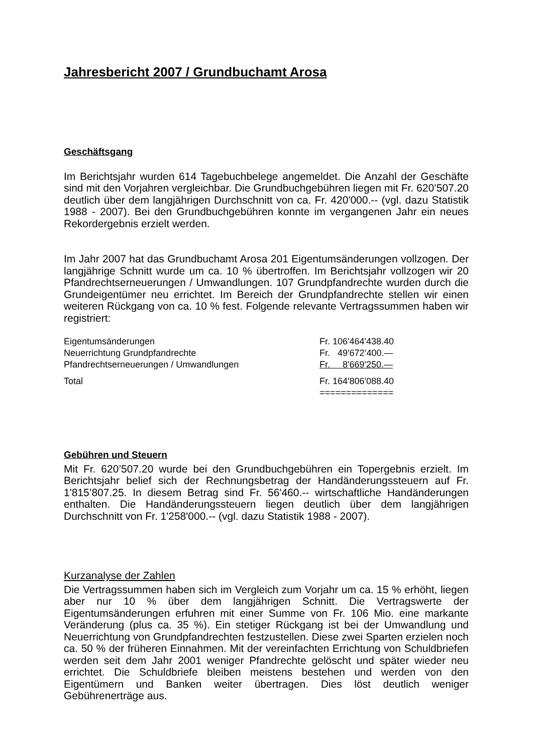Jahresbericht 2007 / Grundbuchamt Arosa
Geschäftsgang
Im Berichtsjahr wurden 614 Tagebuchbelege angemeldet. Die Anzahl der Geschäfte sind mit den Vorjahren vergleichbar. Die Grundbuchgebühren liegen mit Fr. 620’507.20 deutlich über dem langjährigen Durchschnitt von ca. Fr. 420'000.-- (vgl. dazu Statistik 1988 - 2007). Bei den Grundbuchgebühren konnte im vergangenen Jahr ein neues Rekordergebnis erzielt werden.
Im Jahr 2007 hat das Grundbuchamt Arosa 201 Eigentumsänderungen vollzogen. Der langjährige Schnitt wurde um ca. 10 % übertroffen. Im Berichtsjahr vollzogen wir 20 Pfandrechtserneuerungen / Umwandlungen. 107 Grundpfandrechte wurden durch die Grundeigentümer neu errichtet. Im Bereich der Grundpfandrechte stellen wir einen weiteren Rückgang von ca. 10 % fest. Folgende relevante Vertragssummen haben wir registriert:
| Eigentumsänderungen | Fr. 106'464'438.40 |
| Neuerrichtung Grundpfandrechte | Fr. 49'672’400.— |
| Pfandrechtserneuerungen / Umwandlungen | Fr. 8'669'250.— |
| Total | Fr. 164'806'088.40 |
| | ============== |
Gebühren und Steuern
Mit Fr. 620’507.20 wurde bei den Grundbuchgebühren ein Topergebnis erzielt. Im Berichtsjahr belief sich der Rechnungsbetrag der Handänderungssteuern auf Fr. 1'815’807.25. In diesem Betrag sind Fr. 56'460.-- wirtschaftliche Handänderungen enthalten. Die Handänderungssteuern liegen deutlich über dem langjährigen Durchschnitt von Fr. 1'258'000.-- (vgl. dazu Statistik 1988 - 2007).
Kurzanalyse der Zahlen
Die Vertragssummen haben sich im Vergleich zum Vorjahr um ca. 15 % erhöht, liegen aber nur 10 % über dem langjährigen Schnitt. Die Vertragswerte der Eigentumsänderungen erfuhren mit einer Summe von Fr. 106 Mio. eine markante Veränderung (plus ca. 35 %). Ein stetiger Rückgang ist bei der Umwandlung und Neuerrichtung von Grundpfandrechten festzustellen. Diese zwei Sparten erzielen noch ca. 50 % der früheren Einnahmen. Mit der vereinfachten Errichtung von Schuldbriefen werden seit dem Jahr 2001 weniger Pfandrechte gelöscht und später wieder neu errichtet. Die Schuldbriefe bleiben meistens bestehen und werden von den Eigentümern und Banken weiter übertragen. Dies löst deutlich weniger Gebührenerträge aus.